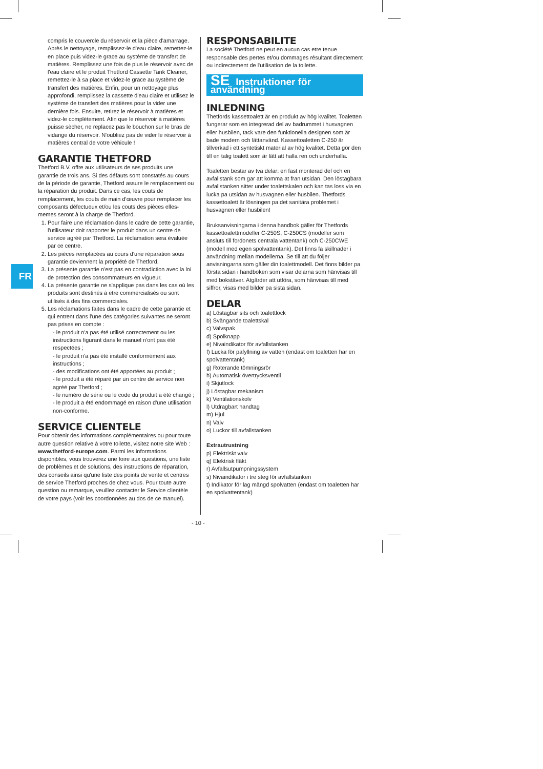FR
compris le couvercle du réservoir et la pièce d'amarrage. Après le nettoyage, remplissez-le d'eau claire, remettez-le en place puis videz-le grace au système de transfert de matières. Remplissez une fois de plus le réservoir avec de l'eau claire et le produit Thetford Cassette Tank Cleaner, remettez-le à sa place et videz-le grace au système de transfert des matières. Enfin, pour un nettoyage plus approfondi, remplissez la cassette d'eau claire et utilisez le système de transfert des matières pour la vider une dernière fois. Ensuite, retirez le réservoir à matières et videz-le complètement. Afin que le réservoir à matières puisse sècher, ne replacez pas le bouchon sur le bras de vidange du réservoir. N'oubliez pas de vider le réservoir à matières central de votre véhicule !
GARANTIE THETFORD
Thetford B.V. offre aux utilisateurs de ses produits une garantie de trois ans. Si des défauts sont constatés au cours de la période de garantie, Thetford assure le remplacement ou la réparation du produit. Dans ce cas, les couts de remplacement, les couts de main d'œuvre pour remplacer les composants défectueux et/ou les couts des pièces elles-memes seront à la charge de Thetford.
1. Pour faire une réclamation dans le cadre de cette garantie, l'utilisateur doit rapporter le produit dans un centre de service agréé par Thetford. La réclamation sera évaluée par ce centre.
2. Les pièces remplacées au cours d'une réparation sous garantie deviennent la propriété de Thetford.
3. La présente garantie n'est pas en contradiction avec la loi de protection des consommateurs en vigueur.
4. La présente garantie ne s'applique pas dans les cas où les produits sont destinés à etre commercialisés ou sont utilisés à des fins commerciales.
5. Les réclamations faites dans le cadre de cette garantie et qui entrent dans l'une des catégories suivantes ne seront pas prises en compte :
- le produit n'a pas été utilisé correctement ou les instructions figurant dans le manuel n'ont pas été respectées ;
- le produit n'a pas été installé conformément aux instructions ;
- des modifications ont été apportées au produit ;
- le produit a été réparé par un centre de service non agréé par Thetford ;
- le numéro de série ou le code du produit a été changé ;
- le produit a été endommagé en raison d'une utilisation non-conforme.
SERVICE CLIENTELE
Pour obtenir des informations complémentaires ou pour toute autre question relative à votre toilette, visitez notre site Web : www.thetford-europe.com. Parmi les informations disponibles, vous trouverez une foire aux questions, une liste de problèmes et de solutions, des instructions de réparation, des conseils ainsi qu'une liste des points de vente et centres de service Thetford proches de chez vous. Pour toute autre question ou remarque, veuillez contacter le Service clientèle de votre pays (voir les coordonnées au dos de ce manuel).
RESPONSABILITE
La société Thetford ne peut en aucun cas etre tenue responsable des pertes et/ou dommages résultant directement ou indirectement de l'utilisation de la toilette.
SE Instruktioner för användning
INLEDNING
Thetfords kassettoalett är en produkt av hög kvalitet. Toaletten fungerar som en integrerad del av badrummet i husvagnen eller husbilen, tack vare den funktionella designen som är bade modern och lättanvänd. Kassettoaletten C-250 är tillverkad i ett syntetiskt material av hög kvalitet. Detta gör den till en talig toalett som är lätt att halla ren och underhalla.
Toaletten bestar av tva delar: en fast monterad del och en avfallstank som gar att komma at fran utsidan. Den löstagbara avfallstanken sitter under toalettskalen och kan tas loss via en lucka pa utsidan av husvagnen eller husbilen. Thetfords kassettoalett är lösningen pa det sanitära problemet i husvagnen eller husbilen!
Bruksanvisningarna i denna handbok gäller för Thetfords kassettoalettmodeller C-250S, C-250CS (modeller som ansluts till fordonets centrala vattentank) och C-250CWE (modell med egen spolvattentank). Det finns fa skillnader i användning mellan modellerna. Se till att du följer anvisningarna som gäller din toalettmodell. Det finns bilder pa första sidan i handboken som visar delarna som hänvisas till med bokstäver. Atgärder att utföra, som hänvisas till med siffror, visas med bilder pa sista sidan.
DELAR
a) Löstagbar sits och toalettlock
b) Svängande toalettskal
c) Valvspak
d) Spolknapp
e) Nivaindikator för avfallstanken
f) Lucka för pafyllning av vatten (endast om toaletten har en spolvattentank)
g) Roterande tömningsrör
h) Automatisk övertrycksventil
i) Skjutlock
j) Löstagbar mekanism
k) Ventilationskolv
l) Utdragbart handtag
m) Hjul
n) Valv
o) Luckor till avfallstanken
Extrautrustning
p) Elektriskt valv
q) Elektrisk fläkt
r) Avfallsutpumpningssystem
s) Nivaindikator i tre steg för avfallstanken
t) Indikator för lag mängd spolvatten (endast om toaletten har en spolvattentank)
- 10 -